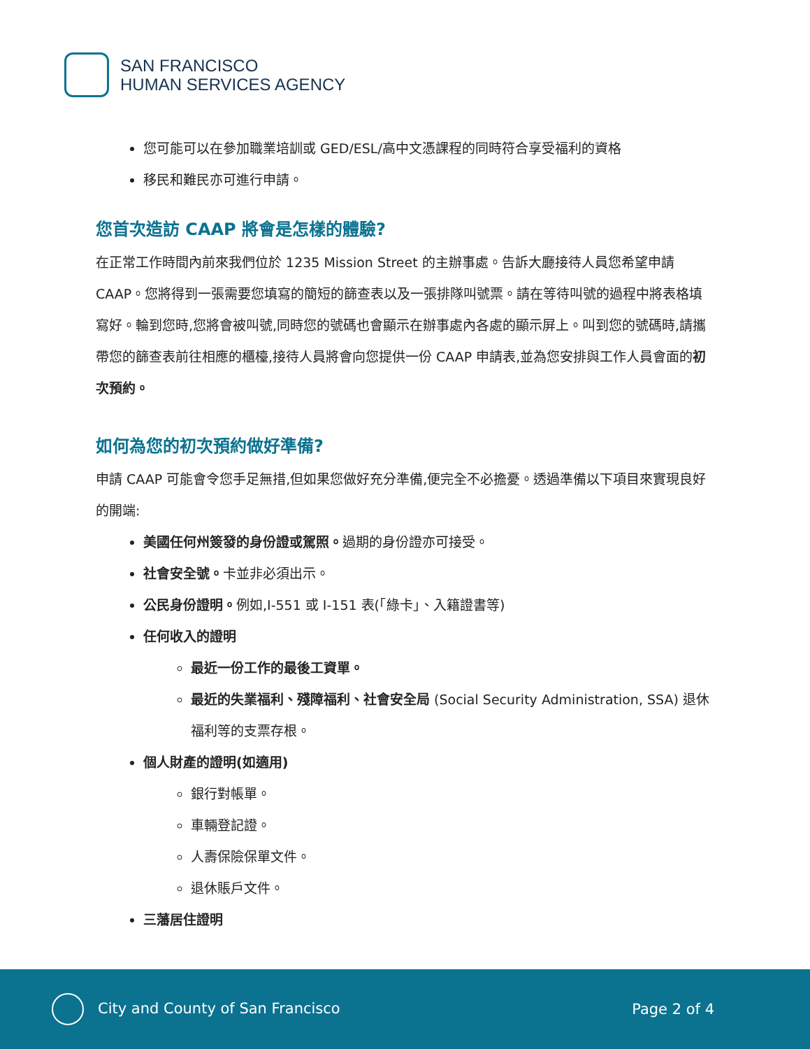SAN FRANCISCO
HUMAN SERVICES AGENCY
您可能可以在參加職業培訓或 GED/ESL/高中文憑課程的同時符合享受福利的資格
移民和難民亦可進行申請。
您首次造訪 CAAP 將會是怎樣的體驗?
在正常工作時間內前來我們位於 1235 Mission Street 的主辦事處。告訴大廳接待人員您希望申請 CAAP。您將得到一張需要您填寫的簡短的篩查表以及一張排隊叫號票。請在等待叫號的過程中將表格填寫好。輪到您時,您將會被叫號,同時您的號碼也會顯示在辦事處內各處的顯示屏上。叫到您的號碼時,請攜帶您的篩查表前往相應的櫃檯,接待人員將會向您提供一份 CAAP 申請表,並為您安排與工作人員會面的初次預約。
如何為您的初次預約做好準備?
申請 CAAP 可能會令您手足無措,但如果您做好充分準備,便完全不必擔憂。透過準備以下項目來實現良好的開端:
美國任何州簽發的身份證或駕照。過期的身份證亦可接受。
社會安全號。卡並非必須出示。
公民身份證明。例如,I-551 或 I-151 表(「綠卡」、入籍證書等)
任何收入的證明
最近一份工作的最後工資單。
最近的失業福利、殘障福利、社會安全局 (Social Security Administration, SSA) 退休福利等的支票存根。
個人財產的證明(如適用)
銀行對帳單。
車輛登記證。
人壽保險保單文件。
退休賬戶文件。
三藩居住證明
City and County of San Francisco
Page 2 of 4